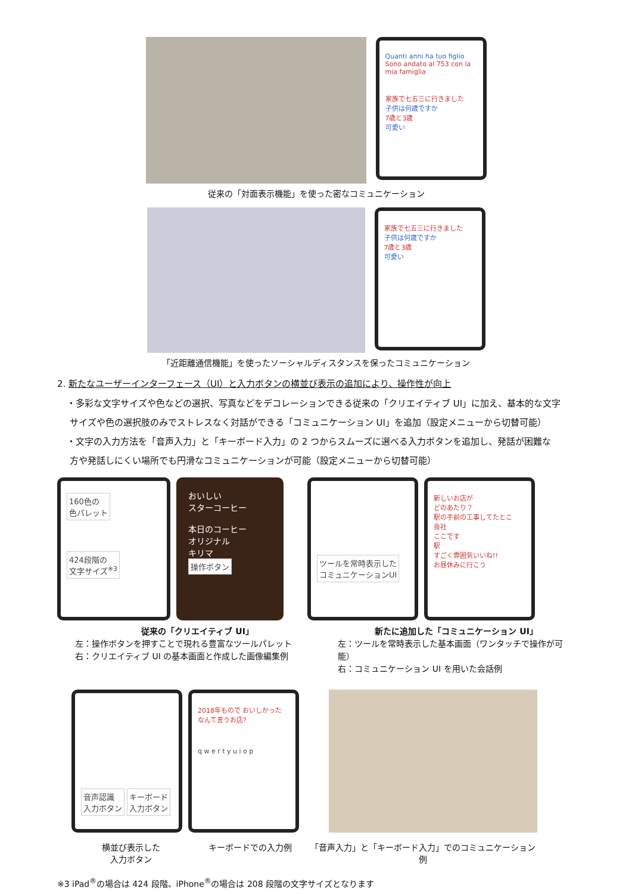Quanti anni ha tuo figlio
Sono andato al 753 con la mia famiglia
家族で七五三に行きました
子供は何歳ですか
7歳と3歳
可愛い
従来の「対面表示機能」を使った密なコミュニケーション
家族で七五三に行きました
子供は何歳ですか
7歳と3歳
可愛い
「近距離通信機能」を使ったソーシャルディスタンスを保ったコミュニケーション
2. 新たなユーザーインターフェース（UI）と入力ボタンの横並び表示の追加により、操作性が向上
・多彩な文字サイズや色などの選択、写真などをデコレーションできる従来の「クリエイティブ UI」に加え、基本的な文字
サイズや色の選択肢のみでストレスなく対話ができる「コミュニケーション UI」を追加（設定メニューから切替可能）
・文字の入力方法を「音声入力」と「キーボード入力」の 2 つからスムーズに選べる入力ボタンを追加し、発話が困難な
方や発話しにくい場所でも円滑なコミュニケーションが可能（設定メニューから切替可能）
160色の
色パレット
424段階の
文字サイズ<sup>※3</sup>
おいしい
スターコーヒー
本日のコーヒー
オリジナル
キリマ
操作ボタン
ツールを常時表示した
コミュニケーションUI
新しいお店が
どのあたり？
駅の手前の工事してたとこ
会社
ここです
駅
すごく雰囲気いいね!!
お昼休みに行こう
従来の「クリエイティブ UI」
左：操作ボタンを押すことで現れる豊富なツールパレット
右：クリエイティブ UI の基本画面と作成した画像編集例
新たに追加した「コミュニケーション UI」
左：ツールを常時表示した基本画面（ワンタッチで操作が可能）
右：コミュニケーション UI を用いた会話例
音声認識
入力ボタン キーボード
入力ボタン
2018年もので おいしかった
なんて言うお店?
q w e r t y u i o p
横並び表示した
入力ボタン
キーボードでの入力例 「音声入力」と「キーボード入力」でのコミュニケーション例
※3 iPad<sup>®</sup>の場合は 424 段階、iPhone<sup>®</sup>の場合は 208 段階の文字サイズとなります